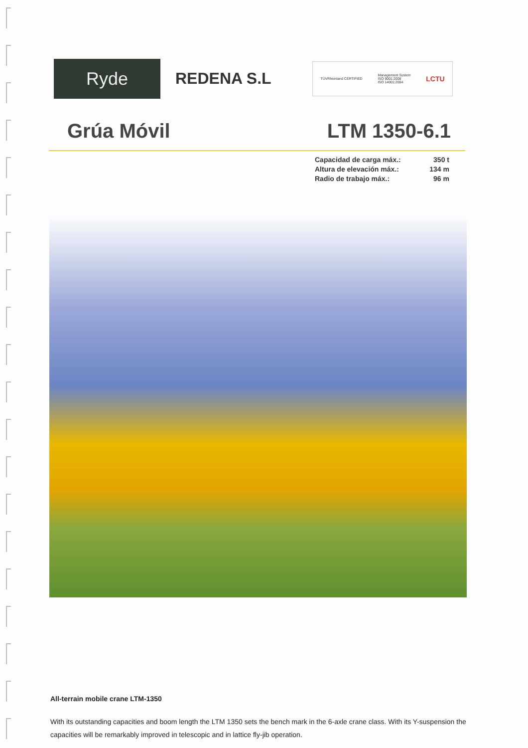Ryde
REDENA S.L
TÜVRheinland CERTIFIED Management System
ISO 9001:2008
ISO 14001:2004 LCTU
Grúa Móvil LTM 1350-6.1
Capacidad de carga máx.: 350 t
Altura de elevación máx.: 134 m
Radio de trabajo máx.: 96 m
All-terrain mobile crane LTM-1350
With its outstanding capacities and boom length the LTM 1350 sets the bench mark in the 6-axle crane class. With its Y-suspension the capacities will be remarkably improved in telescopic and in lattice fly-jib operation.